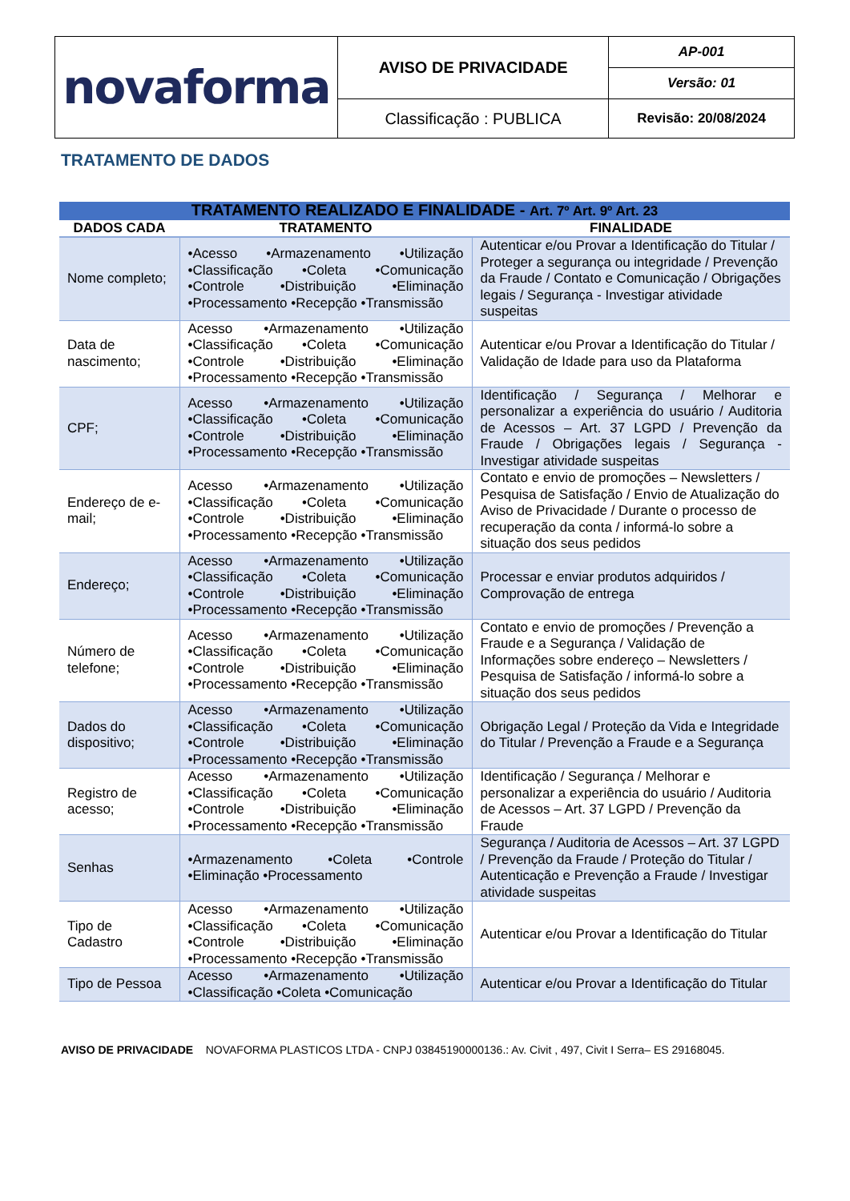| novaforma | AVISO DE PRIVACIDADE | AP-001 |
| | | Versão: 01 |
| | Classificação : PUBLICA | Revisão: 20/08/2024 |
TRATAMENTO DE DADOS
| TRATAMENTO REALIZADO E FINALIDADE - Art. 7º Art. 9º Art. 23 | | |
| DADOS CADA | TRATAMENTO | FINALIDADE |
| Nome completo; | •Acesso •Armazenamento •Utilização •Classificação •Coleta •Comunicação •Controle •Distribuição •Eliminação •Processamento •Recepção •Transmissão | Autenticar e/ou Provar a Identificação do Titular / Proteger a segurança ou integridade / Prevenção da Fraude / Contato e Comunicação / Obrigações legais / Segurança - Investigar atividade suspeitas |
| Data de nascimento; | Acesso •Armazenamento •Utilização •Classificação •Coleta •Comunicação •Controle •Distribuição •Eliminação •Processamento •Recepção •Transmissão | Autenticar e/ou Provar a Identificação do Titular / Validação de Idade para uso da Plataforma |
| CPF; | Acesso •Armazenamento •Utilização •Classificação •Coleta •Comunicação •Controle •Distribuição •Eliminação •Processamento •Recepção •Transmissão | Identificação / Segurança / Melhorar e personalizar a experiência do usuário / Auditoria de Acessos – Art. 37 LGPD / Prevenção da Fraude / Obrigações legais / Segurança - Investigar atividade suspeitas |
| Endereço de e-mail; | Acesso •Armazenamento •Utilização •Classificação •Coleta •Comunicação •Controle •Distribuição •Eliminação •Processamento •Recepção •Transmissão | Contato e envio de promoções – Newsletters / Pesquisa de Satisfação / Envio de Atualização do Aviso de Privacidade / Durante o processo de recuperação da conta / informá-lo sobre a situação dos seus pedidos |
| Endereço; | Acesso •Armazenamento •Utilização •Classificação •Coleta •Comunicação •Controle •Distribuição •Eliminação •Processamento •Recepção •Transmissão | Processar e enviar produtos adquiridos / Comprovação de entrega |
| Número de telefone; | Acesso •Armazenamento •Utilização •Classificação •Coleta •Comunicação •Controle •Distribuição •Eliminação •Processamento •Recepção •Transmissão | Contato e envio de promoções / Prevenção a Fraude e a Segurança / Validação de Informações sobre endereço – Newsletters / Pesquisa de Satisfação / informá-lo sobre a situação dos seus pedidos |
| Dados do dispositivo; | Acesso •Armazenamento •Utilização •Classificação •Coleta •Comunicação •Controle •Distribuição •Eliminação •Processamento •Recepção •Transmissão | Obrigação Legal / Proteção da Vida e Integridade do Titular / Prevenção a Fraude e a Segurança |
| Registro de acesso; | Acesso •Armazenamento •Utilização •Classificação •Coleta •Comunicação •Controle •Distribuição •Eliminação •Processamento •Recepção •Transmissão | Identificação / Segurança / Melhorar e personalizar a experiência do usuário / Auditoria de Acessos – Art. 37 LGPD / Prevenção da Fraude |
| Senhas | •Armazenamento •Coleta •Controle •Eliminação •Processamento | Segurança / Auditoria de Acessos – Art. 37 LGPD / Prevenção da Fraude / Proteção do Titular / Autenticação e Prevenção a Fraude / Investigar atividade suspeitas |
| Tipo de Cadastro | Acesso •Armazenamento •Utilização •Classificação •Coleta •Comunicação •Controle •Distribuição •Eliminação •Processamento •Recepção •Transmissão | Autenticar e/ou Provar a Identificação do Titular |
| Tipo de Pessoa | Acesso •Armazenamento •Utilização •Classificação •Coleta •Comunicação | Autenticar e/ou Provar a Identificação do Titular |
AVISO DE PRIVACIDADE NOVAFORMA PLASTICOS LTDA - CNPJ 03845190000136.: Av. Civit , 497, Civit I Serra– ES 29168045.